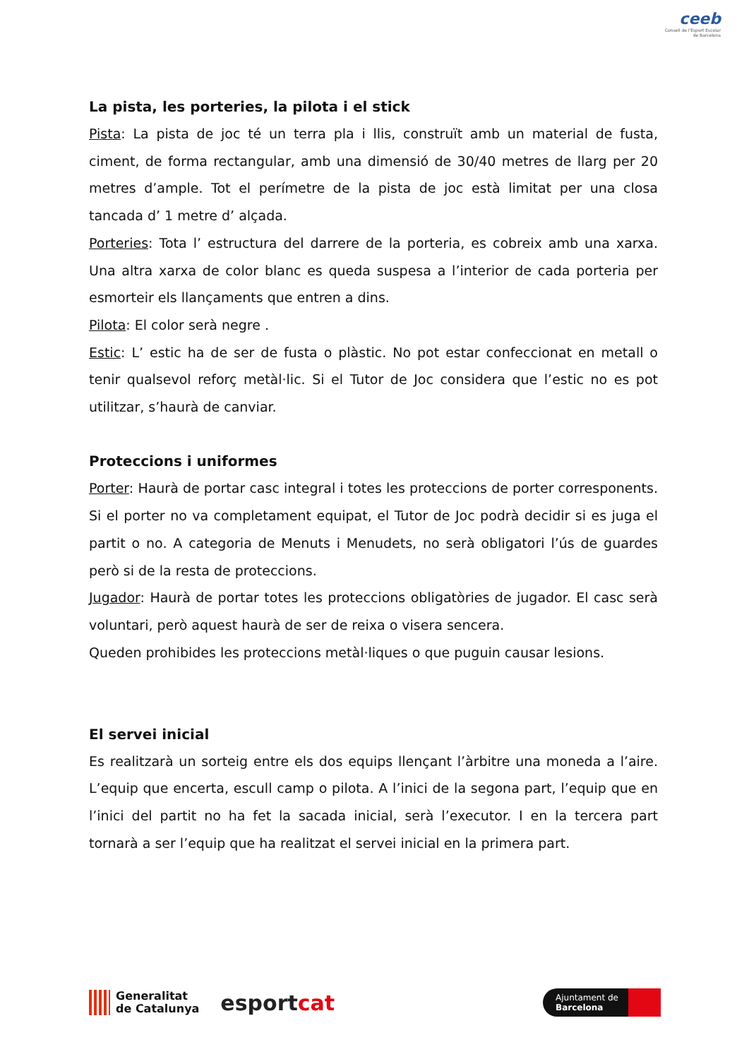ceeb
Consell de l'Esport Escolar de Barcelona
La pista, les porteries, la pilota i el stick
Pista: La pista de joc té un terra pla i llis, construït amb un material de fusta, ciment, de forma rectangular, amb una dimensió de 30/40 metres de llarg per 20 metres d’ample. Tot el perímetre de la pista de joc està limitat per una closa tancada d’ 1 metre d’ alçada.
Porteries: Tota l’ estructura del darrere de la porteria, es cobreix amb una xarxa. Una altra xarxa de color blanc es queda suspesa a l’interior de cada porteria per esmorteir els llançaments que entren a dins.
Pilota: El color serà negre .
Estic: L’ estic ha de ser de fusta o plàstic. No pot estar confeccionat en metall o tenir qualsevol reforç metàl·lic. Si el Tutor de Joc considera que l’estic no es pot utilitzar, s’haurà de canviar.
Proteccions i uniformes
Porter: Haurà de portar casc integral i totes les proteccions de porter corresponents. Si el porter no va completament equipat, el Tutor de Joc podrà decidir si es juga el partit o no. A categoria de Menuts i Menudets, no serà obligatori l’ús de guardes però si de la resta de proteccions.
Jugador: Haurà de portar totes les proteccions obligatòries de jugador. El casc serà voluntari, però aquest haurà de ser de reixa o visera sencera.
Queden prohibides les proteccions metàl·liques o que puguin causar lesions.
El servei inicial
Es realitzarà un sorteig entre els dos equips llençant l’àrbitre una moneda a l’aire. L’equip que encerta, escull camp o pilota. A l’inici de la segona part, l’equip que en l’inici del partit no ha fet la sacada inicial, serà l’executor. I en la tercera part tornarà a ser l’equip que ha realitzat el servei inicial en la primera part.
Generalitat
de Catalunya
esportcat
Ajuntament de
Barcelona